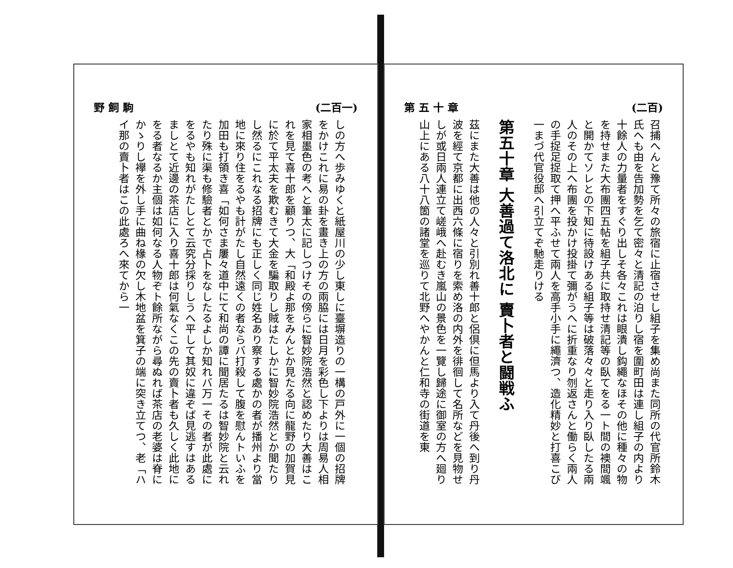第 五 十 章 (二百)
召捕へんと豫て所々の旅宿に止宿させし組子を集め尚また同所の代官所鈴木氏へも由を告加勢を乞て密々と清記の泊りし宿を圍町田は連し組子の内より十餘人の力量者をすぐり出しそ各々これは眼潰し鈎繩なほその他に種々の物を持せまた大布團四五帖を組子共に取持せ清記等の臥てをる一ト間の襖間颯と開かてソレとの下知に待設けある組子等は破落々々と走り入り臥したる兩人のその上へ布團を投かけ投掛て彌がうへに折重なり刎返さんと働らく兩人の手捉足捉取て押へ平ふせて兩人を高手小手に繩濟つ、造化精妙と打喜こび一まづ代官役邸へ引立てぞ馳走りける
第五十章 大善過て洛北に 賣卜者と闘戦ふ
茲にまた大善は他の人々と引別れ善十郎と侶倶に但馬より入て丹後へ到り丹波を經て京都に出西六條に宿りを索め洛の内外を徘徊して名所などを見物せしが或日兩人連立て嵯峨へ赴むき嵐山の景色を一覽し歸途に御室の方へ廻り山上にある八十八箇の諸堂を巡りて北野へやかんと仁和寺の街道を東
野 飼 駒 (二百一)
しの方へ歩みゆくと紙屋川の少し東しに臺塀造りの一構の戸外に一個の招牌をかけこれに易の卦を畫き上の方の兩脇には日月を彩色し下よりは周易人相家相墨色の考へと筆太に記しつけその傍らに智妙院浩然と認めたり大善はこれを見て喜十郎を顧りつ、大「和殿よ那をみんとか見たる向に龍野の加賀見に於て平太夫を欺むきて大金を騙取りし賊はたしかに智妙院浩然とか聞たりし然るにこれなる招牌にも正しく同じ姓名あり察する處かの者が播州より當地に來り住をるやも計がたし自然遠くの者ならバ打殺して腹を慰んトいふを加田も打領き喜「如何さま屢々道中にて和尚の譚に聞居たるは智妙院と云れたり殊に渠も修驗者とかで占卜をなしたるよしか知れバ万一その者が此處にをるやも知れがたしとて云究分採りしうへ平して其奴に違ぞば見逃すはあるましとて近邊の茶店に入り喜十郎は何氣なくこの先の賣卜者も久しく此地にをる者なるか主個は如何なる人物ぞト餘所ながら尋ぬれば茶店の老婆は脊にかゝりし襷を外し手に曲ね椽の欠し木地盆を箕子の端に突き立てつ、老「ハイ那の賣卜者はこの此處ろへ來てから一